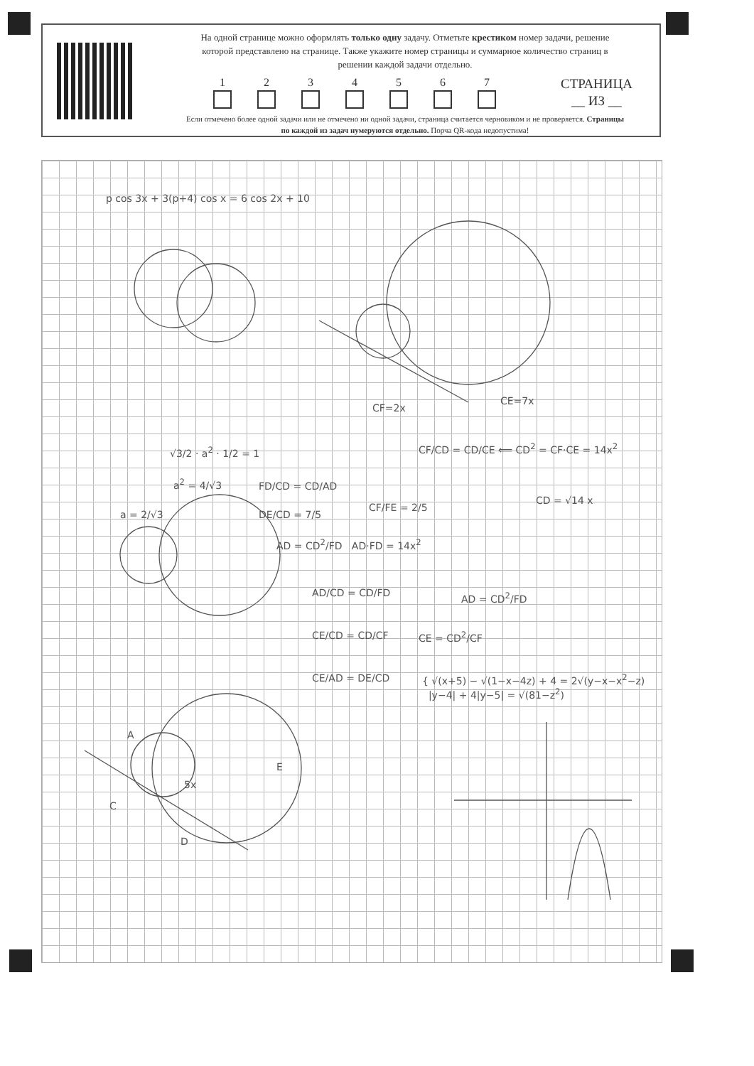На одной странице можно оформлять только одну задачу. Отметьте крестиком номер задачи, решение которой представлено на странице. Также укажите номер страницы и суммарное количество страниц в решении каждой задачи отдельно.
1 2 3 4 5 6 7
СТРАНИЦА
__ ИЗ __
Если отмечено более одной задачи или не отмечено ни одной задачи, страница считается черновиком и не проверяется. Страницы по каждой из задач нумеруются отдельно. Порча QR-кода недопустима!
p cos 3x + 3(p+4) cos x = 6 cos 2x + 10
DE/CD = 7/5
CF/FE = 2/5
CF=2x
CE=7x
CF/CD = CD/CE ⟸ CD<sup>2</sup> = CF·CE = 14x<sup>2</sup>
CD = √14 x
√3/2 · a<sup>2</sup> · 1/2 = 1
a<sup>2</sup> = 4/√3
a = 2/√3
FD/CD = CD/AD
AD = CD<sup>2</sup>/FD AD·FD = 14x<sup>2</sup>
AD/CD = CD/FD
CE/CD = CD/CF
CE/AD = DE/CD
AD = CD<sup>2</sup>/FD
CE = CD<sup>2</sup>/CF
{ √(x+5) − √(1−x−4z) + 4 = 2√(y−x−x<sup>2</sup>−z)
|y−4| + 4|y−5| = √(81−z<sup>2</sup>)
A
E
5x
C
D